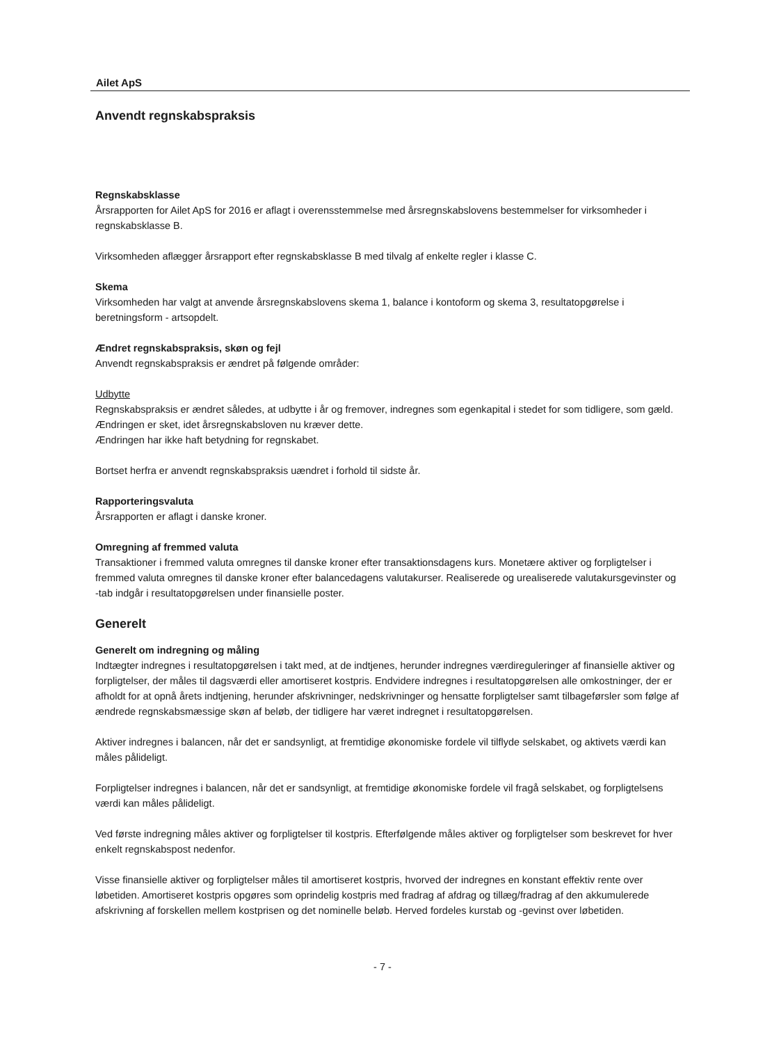Ailet ApS
Anvendt regnskabspraksis
Regnskabsklasse
Årsrapporten for Ailet ApS for 2016 er aflagt i overensstemmelse med årsregnskabslovens bestemmelser for virksomheder i regnskabsklasse B.
Virksomheden aflægger årsrapport efter regnskabsklasse B med tilvalg af enkelte regler i klasse C.
Skema
Virksomheden har valgt at anvende årsregnskabslovens skema 1, balance i kontoform og skema 3, resultatopgørelse i beretningsform - artsopdelt.
Ændret regnskabspraksis, skøn og fejl
Anvendt regnskabspraksis er ændret på følgende områder:
Udbytte
Regnskabspraksis er ændret således, at udbytte i år og fremover, indregnes som egenkapital i stedet for som tidligere, som gæld. Ændringen er sket, idet årsregnskabsloven nu kræver dette.
Ændringen har ikke haft betydning for regnskabet.
Bortset herfra er anvendt regnskabspraksis uændret i forhold til sidste år.
Rapporteringsvaluta
Årsrapporten er aflagt i danske kroner.
Omregning af fremmed valuta
Transaktioner i fremmed valuta omregnes til danske kroner efter transaktionsdagens kurs. Monetære aktiver og forpligtelser i fremmed valuta omregnes til danske kroner efter balancedagens valutakurser. Realiserede og urealiserede valutakursgevinster og -tab indgår i resultatopgørelsen under finansielle poster.
Generelt
Generelt om indregning og måling
Indtægter indregnes i resultatopgørelsen i takt med, at de indtjenes, herunder indregnes værdireguleringer af finansielle aktiver og forpligtelser, der måles til dagsværdi eller amortiseret kostpris. Endvidere indregnes i resultatopgørelsen alle omkostninger, der er afholdt for at opnå årets indtjening, herunder afskrivninger, nedskrivninger og hensatte forpligtelser samt tilbageførsler som følge af ændrede regnskabsmæssige skøn af beløb, der tidligere har været indregnet i resultatopgørelsen.
Aktiver indregnes i balancen, når det er sandsynligt, at fremtidige økonomiske fordele vil tilflyde selskabet, og aktivets værdi kan måles pålideligt.
Forpligtelser indregnes i balancen, når det er sandsynligt, at fremtidige økonomiske fordele vil fragå selskabet, og forpligtelsens værdi kan måles pålideligt.
Ved første indregning måles aktiver og forpligtelser til kostpris. Efterfølgende måles aktiver og forpligtelser som beskrevet for hver enkelt regnskabspost nedenfor.
Visse finansielle aktiver og forpligtelser måles til amortiseret kostpris, hvorved der indregnes en konstant effektiv rente over løbetiden. Amortiseret kostpris opgøres som oprindelig kostpris med fradrag af afdrag og tillæg/fradrag af den akkumulerede afskrivning af forskellen mellem kostprisen og det nominelle beløb. Herved fordeles kurstab og -gevinst over løbetiden.
- 7 -